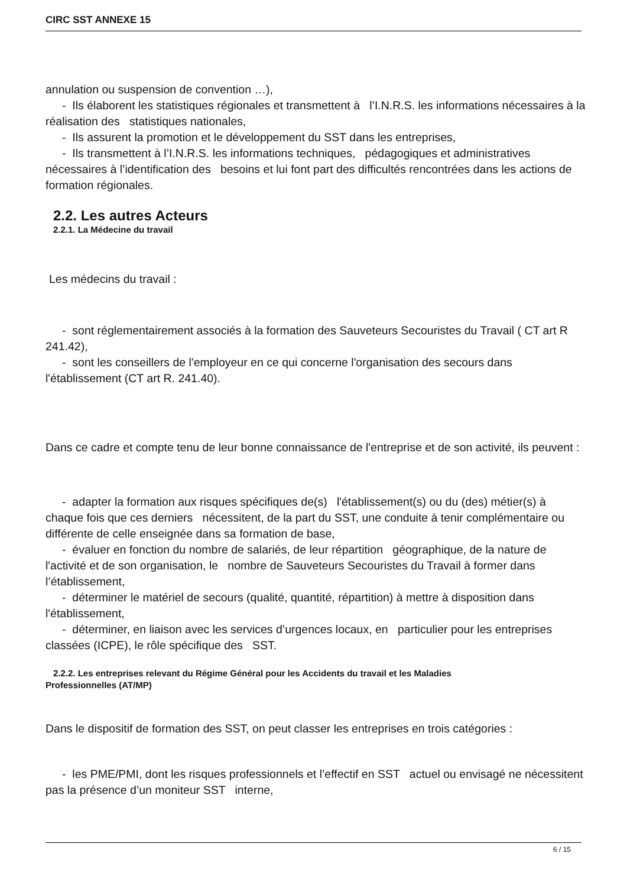CIRC SST ANNEXE 15
annulation ou suspension de convention …),
- Ils élaborent les statistiques régionales et transmettent à l’I.N.R.S. les informations nécessaires à la réalisation des statistiques nationales,
- Ils assurent la promotion et le développement du SST dans les entreprises,
- Ils transmettent à l’I.N.R.S. les informations techniques, pédagogiques et administratives nécessaires à l’identification des besoins et lui font part des difficultés rencontrées dans les actions de formation régionales.
2.2. Les autres Acteurs
2.2.1. La Médecine du travail
Les médecins du travail :
- sont réglementairement associés à la formation des Sauveteurs Secouristes du Travail ( CT art R 241.42),
- sont les conseillers de l'employeur en ce qui concerne l'organisation des secours dans l'établissement (CT art R. 241.40).
Dans ce cadre et compte tenu de leur bonne connaissance de l'entreprise et de son activité, ils peuvent :
- adapter la formation aux risques spécifiques de(s) l'établissement(s) ou du (des) métier(s) à chaque fois que ces derniers nécessitent, de la part du SST, une conduite à tenir complémentaire ou différente de celle enseignée dans sa formation de base,
- évaluer en fonction du nombre de salariés, de leur répartition géographique, de la nature de l'activité et de son organisation, le nombre de Sauveteurs Secouristes du Travail à former dans l’établissement,
- déterminer le matériel de secours (qualité, quantité, répartition) à mettre à disposition dans l'établissement,
- déterminer, en liaison avec les services d’urgences locaux, en particulier pour les entreprises classées (ICPE), le rôle spécifique des SST.
2.2.2. Les entreprises relevant du Régime Général pour les Accidents du travail et les Maladies
Professionnelles (AT/MP)
Dans le dispositif de formation des SST, on peut classer les entreprises en trois catégories :
- les PME/PMI, dont les risques professionnels et l’effectif en SST actuel ou envisagé ne nécessitent pas la présence d’un moniteur SST interne,
6 / 15